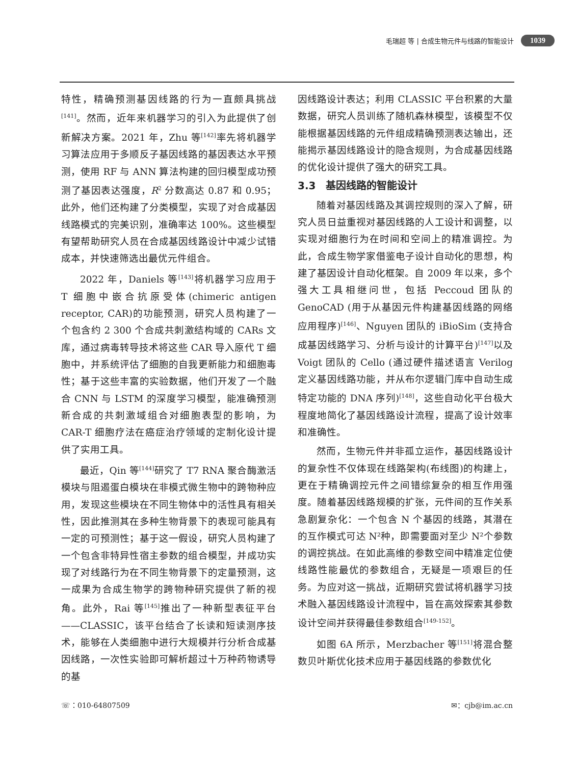毛瑞超 等 | 合成生物元件与线路的智能设计 1039
特性，精确预测基因线路的行为一直颇具挑战<sup>[141]</sup>。然而，近年来机器学习的引入为此提供了创新解决方案。2021 年，Zhu 等<sup>[142]</sup>率先将机器学习算法应用于多顺反子基因线路的基因表达水平预测，使用 RF 与 ANN 算法构建的回归模型成功预测了基因表达强度，R<sup>2</sup> 分数高达 0.87 和 0.95；此外，他们还构建了分类模型，实现了对合成基因线路模式的完美识别，准确率达 100%。这些模型有望帮助研究人员在合成基因线路设计中减少试错成本，并快速筛选出最优元件组合。
2022 年，Daniels 等<sup>[143]</sup>将机器学习应用于 T 细胞中嵌合抗原受体(chimeric antigen receptor, CAR)的功能预测，研究人员构建了一个包含约 2 300 个合成共刺激结构域的 CARs 文库，通过病毒转导技术将这些 CAR 导入原代 T 细胞中，并系统评估了细胞的自我更新能力和细胞毒性；基于这些丰富的实验数据，他们开发了一个融合 CNN 与 LSTM 的深度学习模型，能准确预测新合成的共刺激域组合对细胞表型的影响，为 CAR-T 细胞疗法在癌症治疗领域的定制化设计提供了实用工具。
最近，Qin 等<sup>[144]</sup>研究了 T7 RNA 聚合酶激活模块与阻遏蛋白模块在非模式微生物中的跨物种应用，发现这些模块在不同生物体中的活性具有相关性，因此推测其在多种生物背景下的表现可能具有一定的可预测性；基于这一假设，研究人员构建了一个包含非特异性宿主参数的组合模型，并成功实现了对线路行为在不同生物背景下的定量预测，这一成果为合成生物学的跨物种研究提供了新的视角。此外，Rai 等<sup>[145]</sup>推出了一种新型表征平台——CLASSIC，该平台结合了长读和短读测序技术，能够在人类细胞中进行大规模并行分析合成基因线路，一次性实验即可解析超过十万种药物诱导的基
因线路设计表达；利用 CLASSIC 平台积累的大量数据，研究人员训练了随机森林模型，该模型不仅能根据基因线路的元件组成精确预测表达输出，还能揭示基因线路设计的隐含规则，为合成基因线路的优化设计提供了强大的研究工具。
3.3　基因线路的智能设计
随着对基因线路及其调控规则的深入了解，研究人员日益重视对基因线路的人工设计和调整，以实现对细胞行为在时间和空间上的精准调控。为此，合成生物学家借鉴电子设计自动化的思想，构建了基因设计自动化框架。自 2009 年以来，多个强大工具相继问世，包括 Peccoud 团队的 GenoCAD (用于从基因元件构建基因线路的网络应用程序)<sup>[146]</sup>、Nguyen 团队的 iBioSim (支持合成基因线路学习、分析与设计的计算平台)<sup>[147]</sup>以及 Voigt 团队的 Cello (通过硬件描述语言 Verilog 定义基因线路功能，并从布尔逻辑门库中自动生成特定功能的 DNA 序列)<sup>[148]</sup>，这些自动化平台极大程度地简化了基因线路设计流程，提高了设计效率和准确性。
然而，生物元件并非孤立运作，基因线路设计的复杂性不仅体现在线路架构(布线图)的构建上，更在于精确调控元件之间错综复杂的相互作用强度。随着基因线路规模的扩张，元件间的互作关系急剧复杂化：一个包含 N 个基因的线路，其潜在的互作模式可达 N²种，即需要面对至少 N²个参数的调控挑战。在如此高维的参数空间中精准定位使线路性能最优的参数组合，无疑是一项艰巨的任务。为应对这一挑战，近期研究尝试将机器学习技术融入基因线路设计流程中，旨在高效探索其参数设计空间并获得最佳参数组合<sup>[149-152]</sup>。
如图 6A 所示，Merzbacher 等<sup>[151]</sup>将混合整数贝叶斯优化技术应用于基因线路的参数优化
☏：010-64807509 ✉：cjb@im.ac.cn